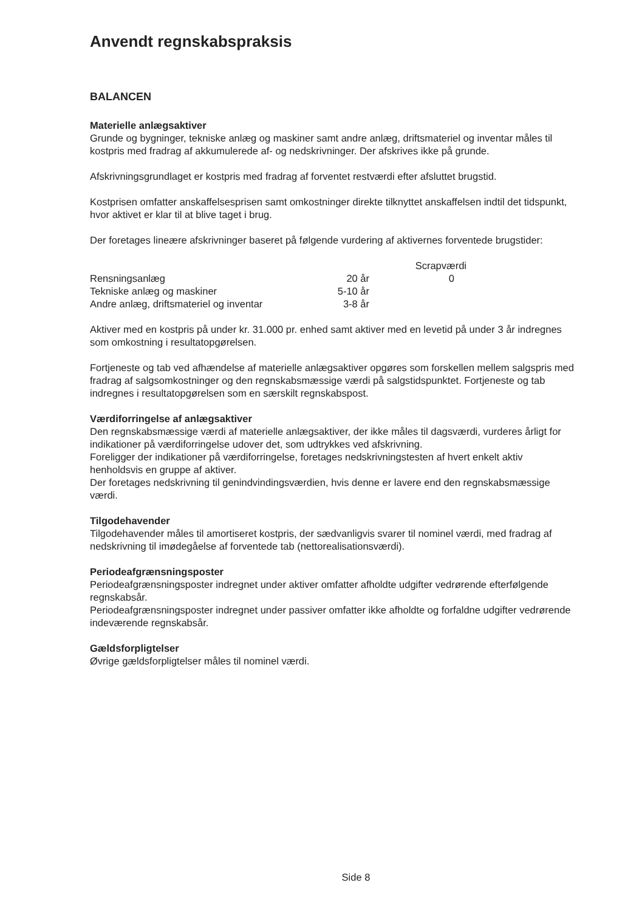Anvendt regnskabspraksis
BALANCEN
Materielle anlægsaktiver
Grunde og bygninger, tekniske anlæg og maskiner samt andre anlæg, driftsmateriel og inventar måles til kostpris med fradrag af akkumulerede af- og nedskrivninger. Der afskrives ikke på grunde.
Afskrivningsgrundlaget er kostpris med fradrag af forventet restværdi efter afsluttet brugstid.
Kostprisen omfatter anskaffelsesprisen samt omkostninger direkte tilknyttet anskaffelsen indtil det tidspunkt, hvor aktivet er klar til at blive taget i brug.
Der foretages lineære afskrivninger baseret på følgende vurdering af aktivernes forventede brugstider:
| | | Scrapværdi |
| --- | --- | --- |
| Rensningsanlæg | 20 år | 0 |
| Tekniske anlæg og maskiner | 5-10 år | |
| Andre anlæg, driftsmateriel og inventar | 3-8 år | |
Aktiver med en kostpris på under kr. 31.000 pr. enhed samt aktiver med en levetid på under 3 år indregnes som omkostning i resultatopgørelsen.
Fortjeneste og tab ved afhændelse af materielle anlægsaktiver opgøres som forskellen mellem salgspris med fradrag af salgsomkostninger og den regnskabsmæssige værdi på salgstidspunktet. Fortjeneste og tab indregnes i resultatopgørelsen som en særskilt regnskabspost.
Værdiforringelse af anlægsaktiver
Den regnskabsmæssige værdi af materielle anlægsaktiver, der ikke måles til dagsværdi, vurderes årligt for indikationer på værdiforringelse udover det, som udtrykkes ved afskrivning.
Foreligger der indikationer på værdiforringelse, foretages nedskrivningstesten af hvert enkelt aktiv henholdsvis en gruppe af aktiver.
Der foretages nedskrivning til genindvindingsværdien, hvis denne er lavere end den regnskabsmæssige værdi.
Tilgodehavender
Tilgodehavender måles til amortiseret kostpris, der sædvanligvis svarer til nominel værdi, med fradrag af nedskrivning til imødegåelse af forventede tab (nettorealisationsværdi).
Periodeafgrænsningsposter
Periodeafgrænsningsposter indregnet under aktiver omfatter afholdte udgifter vedrørende efterfølgende regnskabsår.
Periodeafgrænsningsposter indregnet under passiver omfatter ikke afholdte og forfaldne udgifter vedrørende indeværende regnskabsår.
Gældsforpligtelser
Øvrige gældsforpligtelser måles til nominel værdi.
Side 8